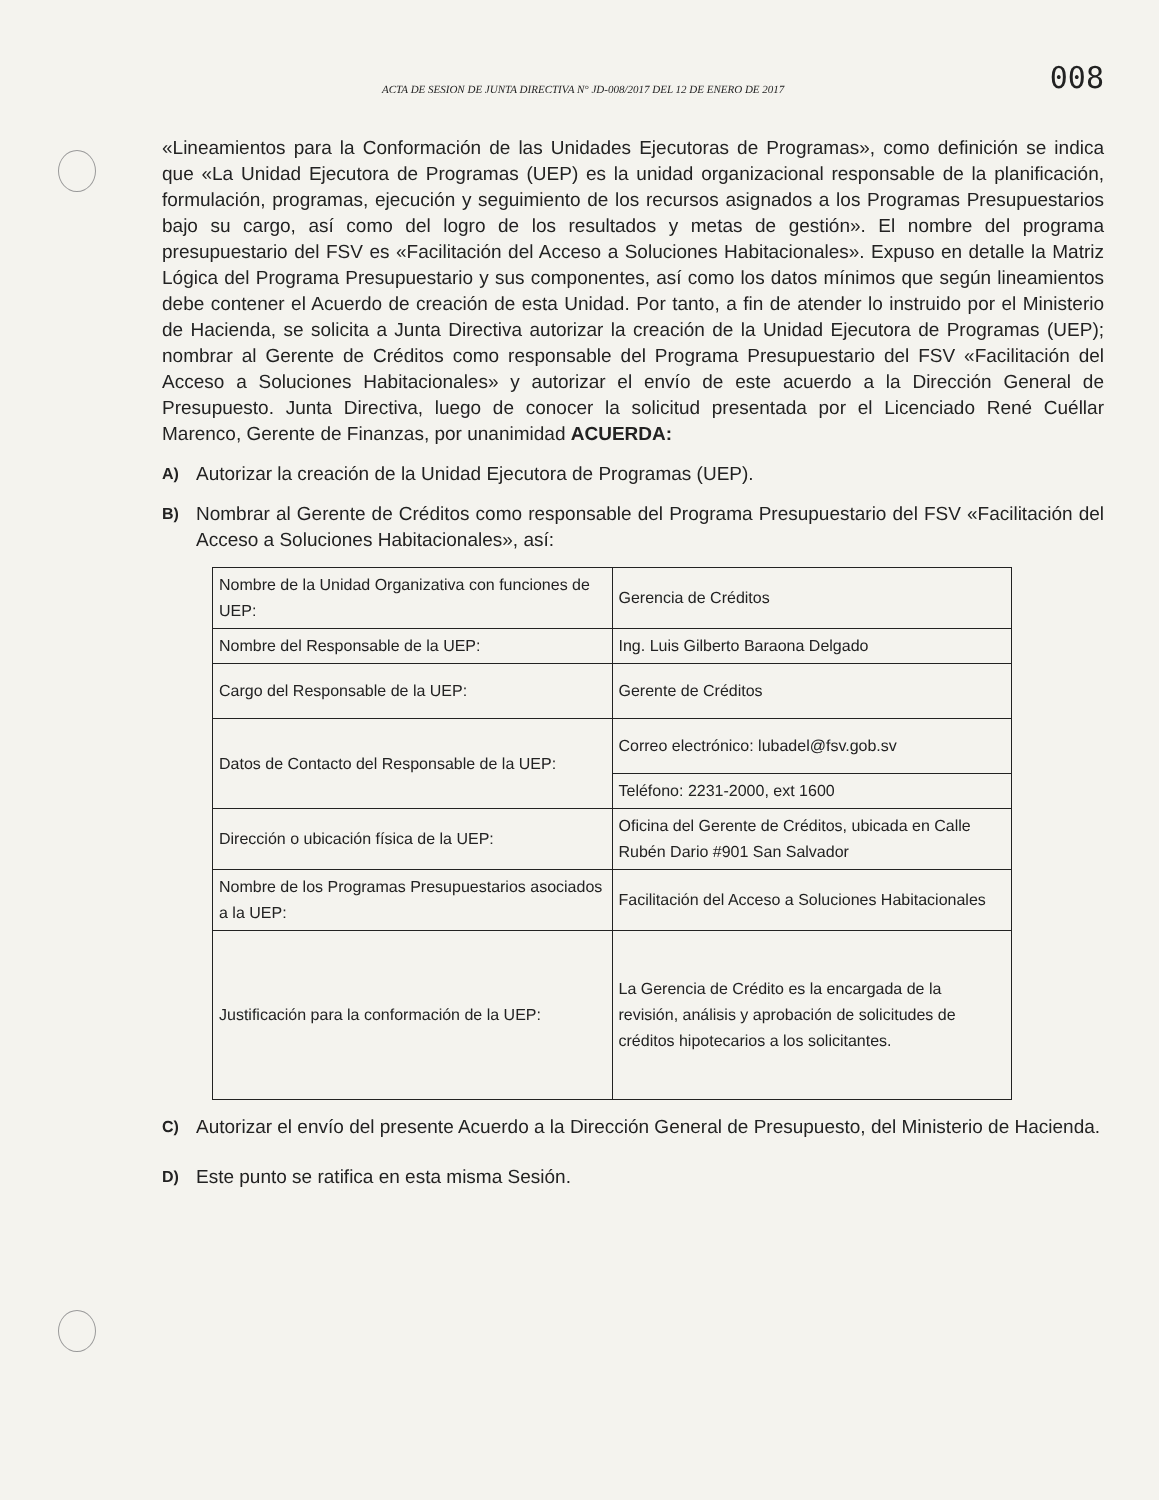ACTA DE SESION DE JUNTA DIRECTIVA N° JD-008/2017 DEL 12 DE ENERO DE 2017 008
«Lineamientos para la Conformación de las Unidades Ejecutoras de Programas», como definición se indica que «La Unidad Ejecutora de Programas (UEP) es la unidad organizacional responsable de la planificación, formulación, programas, ejecución y seguimiento de los recursos asignados a los Programas Presupuestarios bajo su cargo, así como del logro de los resultados y metas de gestión». El nombre del programa presupuestario del FSV es «Facilitación del Acceso a Soluciones Habitacionales». Expuso en detalle la Matriz Lógica del Programa Presupuestario y sus componentes, así como los datos mínimos que según lineamientos debe contener el Acuerdo de creación de esta Unidad. Por tanto, a fin de atender lo instruido por el Ministerio de Hacienda, se solicita a Junta Directiva autorizar la creación de la Unidad Ejecutora de Programas (UEP); nombrar al Gerente de Créditos como responsable del Programa Presupuestario del FSV «Facilitación del Acceso a Soluciones Habitacionales» y autorizar el envío de este acuerdo a la Dirección General de Presupuesto. Junta Directiva, luego de conocer la solicitud presentada por el Licenciado René Cuéllar Marenco, Gerente de Finanzas, por unanimidad ACUERDA:
A) Autorizar la creación de la Unidad Ejecutora de Programas (UEP).
B) Nombrar al Gerente de Créditos como responsable del Programa Presupuestario del FSV «Facilitación del Acceso a Soluciones Habitacionales», así:
| Nombre de la Unidad Organizativa con funciones de UEP: | Gerencia de Créditos |
| Nombre del Responsable de la UEP: | Ing. Luis Gilberto Baraona Delgado |
| Cargo del Responsable de la UEP: | Gerente de Créditos |
| Datos de Contacto del Responsable de la UEP: | Correo electrónico: lubadel@fsv.gob.sv |
| | Teléfono: 2231-2000, ext 1600 |
| Dirección o ubicación física de la UEP: | Oficina del Gerente de Créditos, ubicada en Calle Rubén Dario #901 San Salvador |
| Nombre de los Programas Presupuestarios asociados a la UEP: | Facilitación del Acceso a Soluciones Habitacionales |
| Justificación para la conformación de la UEP: | La Gerencia de Crédito es la encargada de la revisión, análisis y aprobación de solicitudes de créditos hipotecarios a los solicitantes. |
C) Autorizar el envío del presente Acuerdo a la Dirección General de Presupuesto, del Ministerio de Hacienda.
D) Este punto se ratifica en esta misma Sesión.